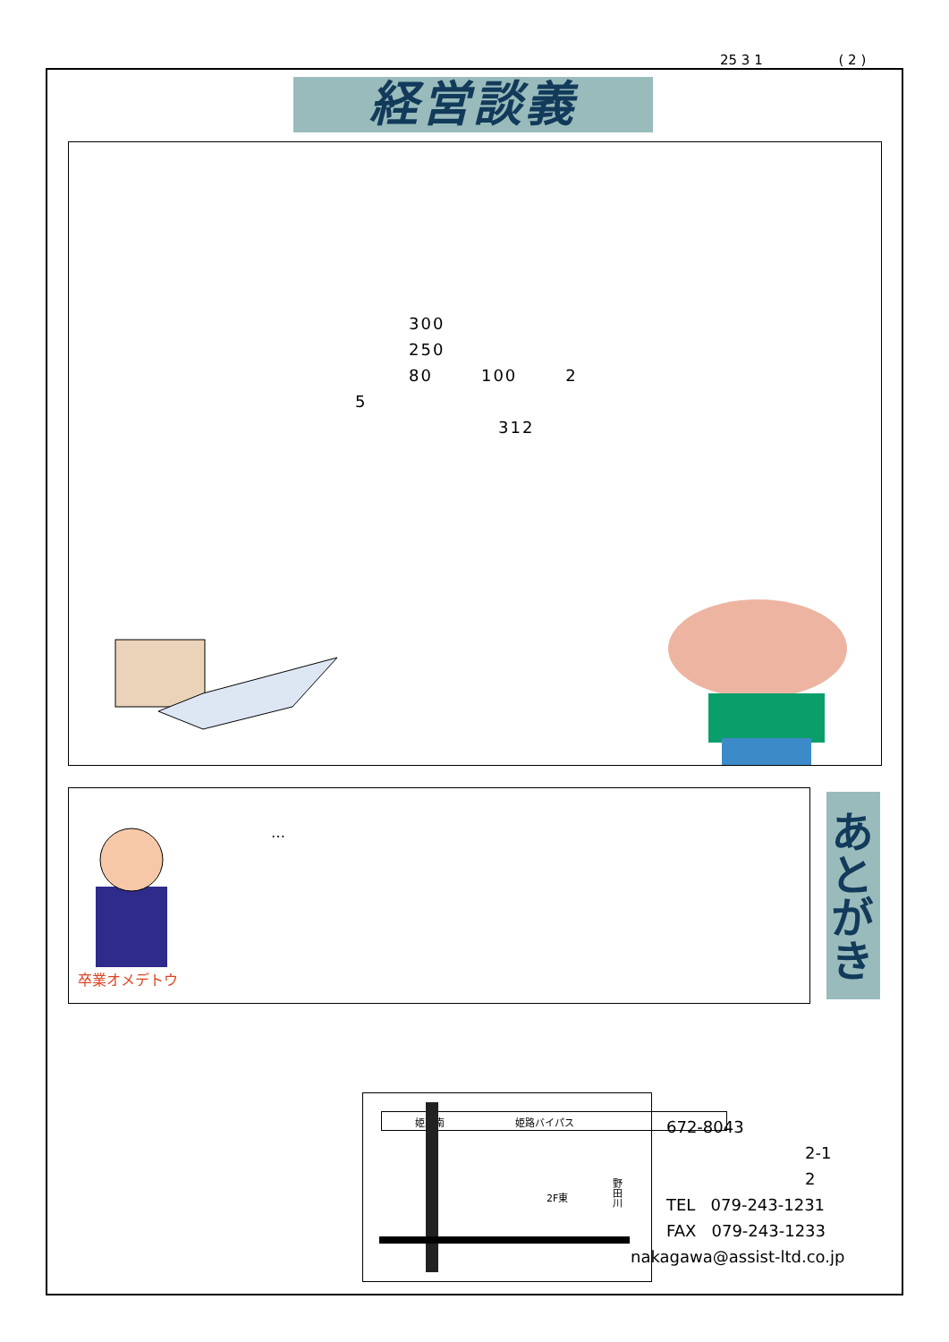25 3 1 ( 2 )
経営談義
300
250
80 100 2
5
312
卒業オメデトウ
…
あとがき
姫路南 姫路バイパス
2F東
野田川
672-8043
2-1
2
TEL 079-243-1231
FAX 079-243-1233
nakagawa@assist-ltd.co.jp